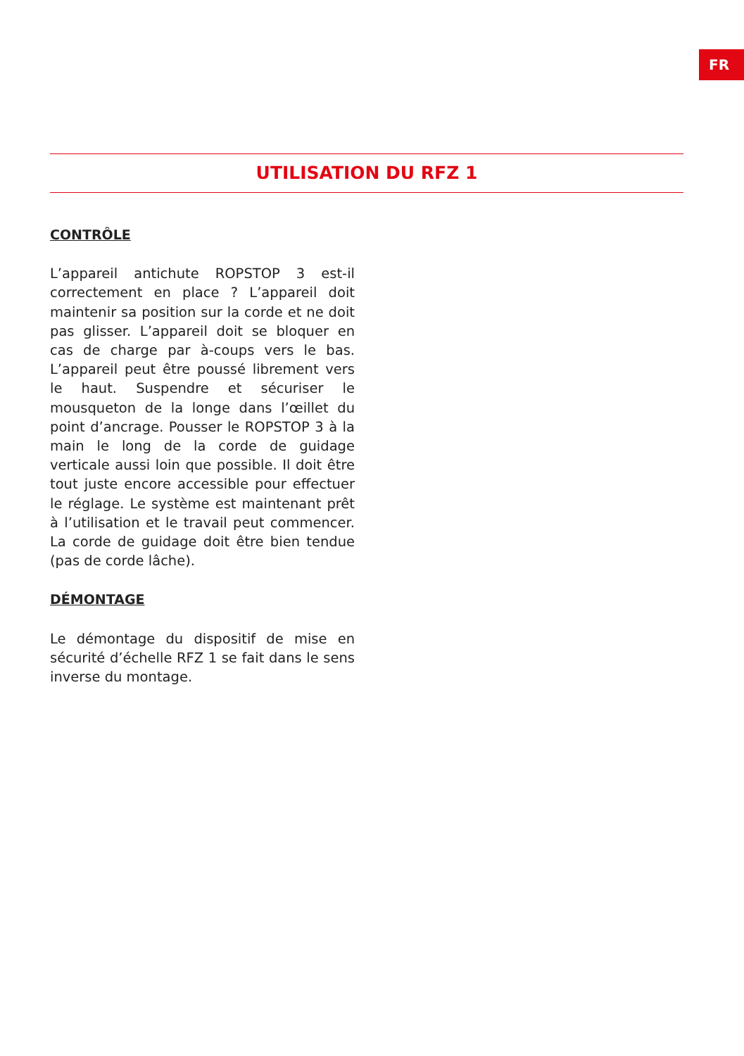FR
UTILISATION DU RFZ 1
CONTRÔLE
L’appareil antichute ROPSTOP 3 est-il correctement en place ? L’appareil doit maintenir sa position sur la corde et ne doit pas glisser. L’appareil doit se bloquer en cas de charge par à-coups vers le bas. L’appareil peut être poussé librement vers le haut. Suspendre et sécuriser le mousqueton de la longe dans l’œillet du point d’ancrage. Pousser le ROPSTOP 3 à la main le long de la corde de guidage verticale aussi loin que possible. Il doit être tout juste encore accessible pour effectuer le réglage. Le système est maintenant prêt à l’utilisation et le travail peut commencer. La corde de guidage doit être bien tendue (pas de corde lâche).
DÉMONTAGE
Le démontage du dispositif de mise en sécurité d’échelle RFZ 1 se fait dans le sens inverse du montage.